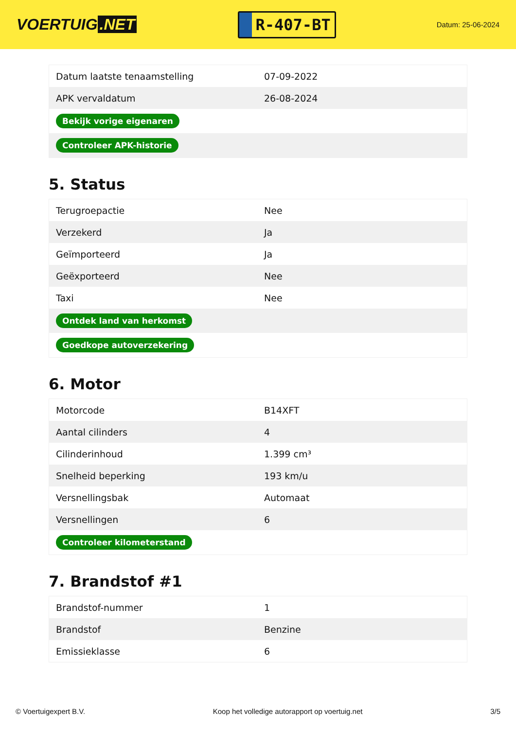VOERTUIG.NET
R-407-BT
Datum: 25-06-2024
| Datum laatste tenaamstelling | 07-09-2022 |
| APK vervaldatum | 26-08-2024 |
| Bekijk vorige eigenaren | |
| Controleer APK-historie | |
5. Status
| Terugroepactie | Nee |
| Verzekerd | Ja |
| Geïmporteerd | Ja |
| Geëxporteerd | Nee |
| Taxi | Nee |
| Ontdek land van herkomst | |
| Goedkope autoverzekering | |
6. Motor
| Motorcode | B14XFT |
| Aantal cilinders | 4 |
| Cilinderinhoud | 1.399 cm³ |
| Snelheid beperking | 193 km/u |
| Versnellingsbak | Automaat |
| Versnellingen | 6 |
| Controleer kilometerstand | |
7. Brandstof #1
| Brandstof-nummer | 1 |
| Brandstof | Benzine |
| Emissieklasse | 6 |
© Voertuigexpert B.V. Koop het volledige autorapport op voertuig.net 3/5